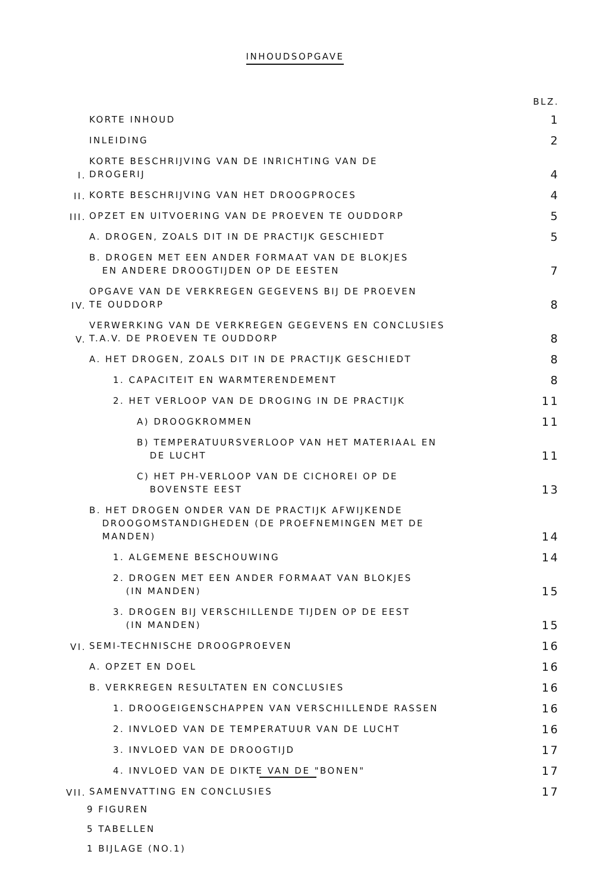INHOUDSOPGAVE
BLZ.
KORTE INHOUD
1
INLEIDING
2
I.
KORTE BESCHRIJVING VAN DE INRICHTING VAN DE
DROGERIJ
4
II.
KORTE BESCHRIJVING VAN HET DROOGPROCES
4
III.
OPZET EN UITVOERING VAN DE PROEVEN TE OUDDORP
5
A. DROGEN, ZOALS DIT IN DE PRACTIJK GESCHIEDT
5
B. DROGEN MET EEN ANDER FORMAAT VAN DE BLOKJES
EN ANDERE DROOGTIJDEN OP DE EESTEN
7
IV.
OPGAVE VAN DE VERKREGEN GEGEVENS BIJ DE PROEVEN
TE OUDDORP
8
V.
VERWERKING VAN DE VERKREGEN GEGEVENS EN CONCLUSIES
T.A.V. DE PROEVEN TE OUDDORP
8
A. HET DROGEN, ZOALS DIT IN DE PRACTIJK GESCHIEDT
8
1. CAPACITEIT EN WARMTERENDEMENT
8
2. HET VERLOOP VAN DE DROGING IN DE PRACTIJK
11
A) DROOGKROMMEN
11
B) TEMPERATUURSVERLOOP VAN HET MATERIAAL EN
DE LUCHT
11
C) HET PH-VERLOOP VAN DE CICHOREI OP DE
BOVENSTE EEST
13
B. HET DROGEN ONDER VAN DE PRACTIJK AFWIJKENDE
DROOGOMSTANDIGHEDEN (DE PROEFNEMINGEN MET DE
MANDEN)
14
1. ALGEMENE BESCHOUWING
14
2. DROGEN MET EEN ANDER FORMAAT VAN BLOKJES
(IN MANDEN)
15
3. DROGEN BIJ VERSCHILLENDE TIJDEN OP DE EEST
(IN MANDEN)
15
VI.
SEMI-TECHNISCHE DROOGPROEVEN
16
A. OPZET EN DOEL
16
B. VERKREGEN RESULTATEN EN CONCLUSIES
16
1. DROOGEIGENSCHAPPEN VAN VERSCHILLENDE RASSEN
16
2. INVLOED VAN DE TEMPERATUUR VAN DE LUCHT
16
3. INVLOED VAN DE DROOGTIJD
17
4. INVLOED VAN DE DIKTE VAN DE "BONEN"
17
VII.
SAMENVATTING EN CONCLUSIES
17
9 FIGUREN
5 TABELLEN
1 BIJLAGE (NO.1)